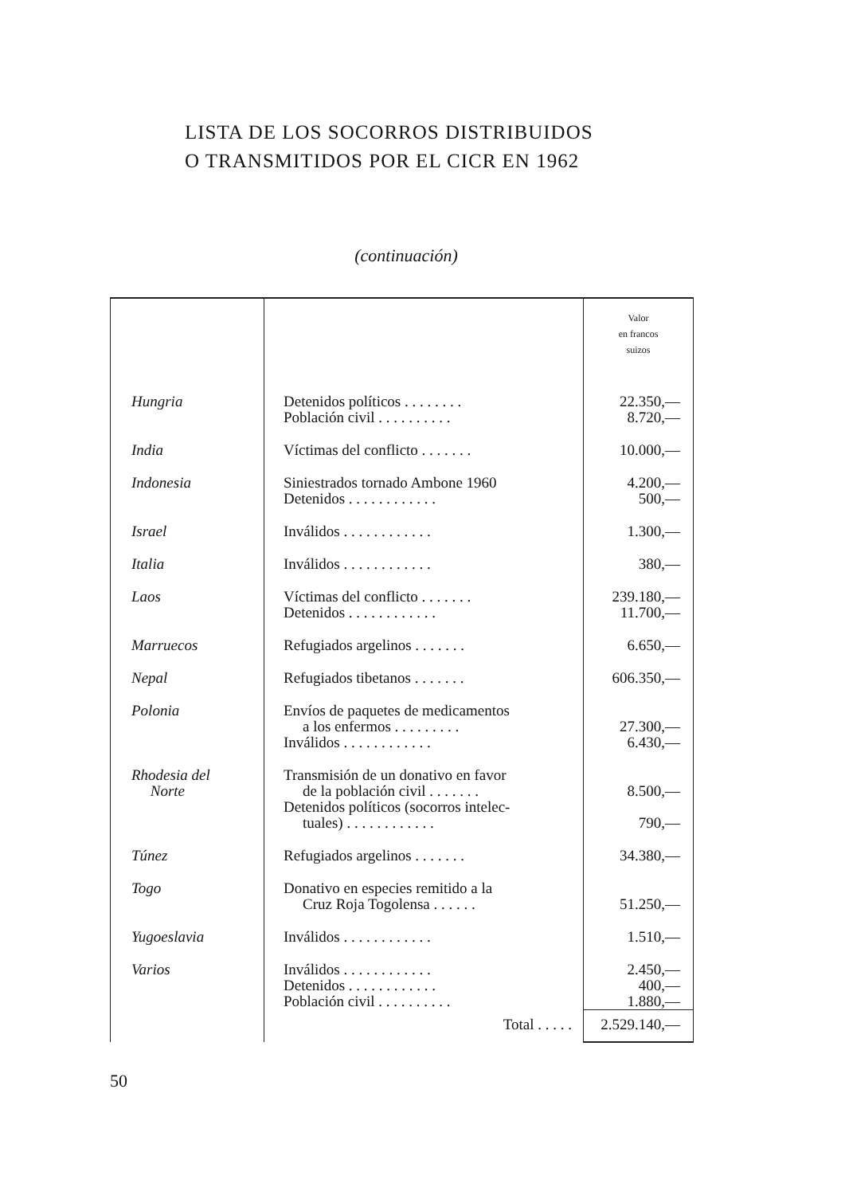LISTA DE LOS SOCORROS DISTRIBUIDOS
O TRANSMITIDOS POR EL CICR EN 1962
(continuación)
| | | Valor en francos suizos |
| --- | --- | --- |
| Hungria | Detenidos políticos . . . . . . . . Población civil . . . . . . . . . . | 22.350,— 8.720,— |
| India | Víctimas del conflicto . . . . . . . | 10.000,— |
| Indonesia | Siniestrados tornado Ambone 1960 Detenidos . . . . . . . . . . . . | 4.200,— 500,— |
| Israel | Inválidos . . . . . . . . . . . . | 1.300,— |
| Italia | Inválidos . . . . . . . . . . . . | 380,— |
| Laos | Víctimas del conflicto . . . . . . . Detenidos . . . . . . . . . . . . | 239.180,— 11.700,— |
| Marruecos | Refugiados argelinos . . . . . . . | 6.650,— |
| Nepal | Refugiados tibetanos . . . . . . . | 606.350,— |
| Polonia | Envíos de paquetes de medicamentos a los enfermos . . . . . . . . . Inválidos . . . . . . . . . . . . | 27.300,— 6.430,— |
| Rhodesia del Norte | Transmisión de un donativo en favor de la población civil . . . . . . . Detenidos políticos (socorros intelec- tuales) . . . . . . . . . . . . | 8.500,— 790,— |
| Túnez | Refugiados argelinos . . . . . . . | 34.380,— |
| Togo | Donativo en especies remitido a la Cruz Roja Togolensa . . . . . . | 51.250,— |
| Yugoeslavia | Inválidos . . . . . . . . . . . . | 1.510,— |
| Varios | Inválidos . . . . . . . . . . . . Detenidos . . . . . . . . . . . . Población civil . . . . . . . . . . | 2.450,— 400,— 1.880,— |
| | Total . . . . . | 2.529.140,— |
50